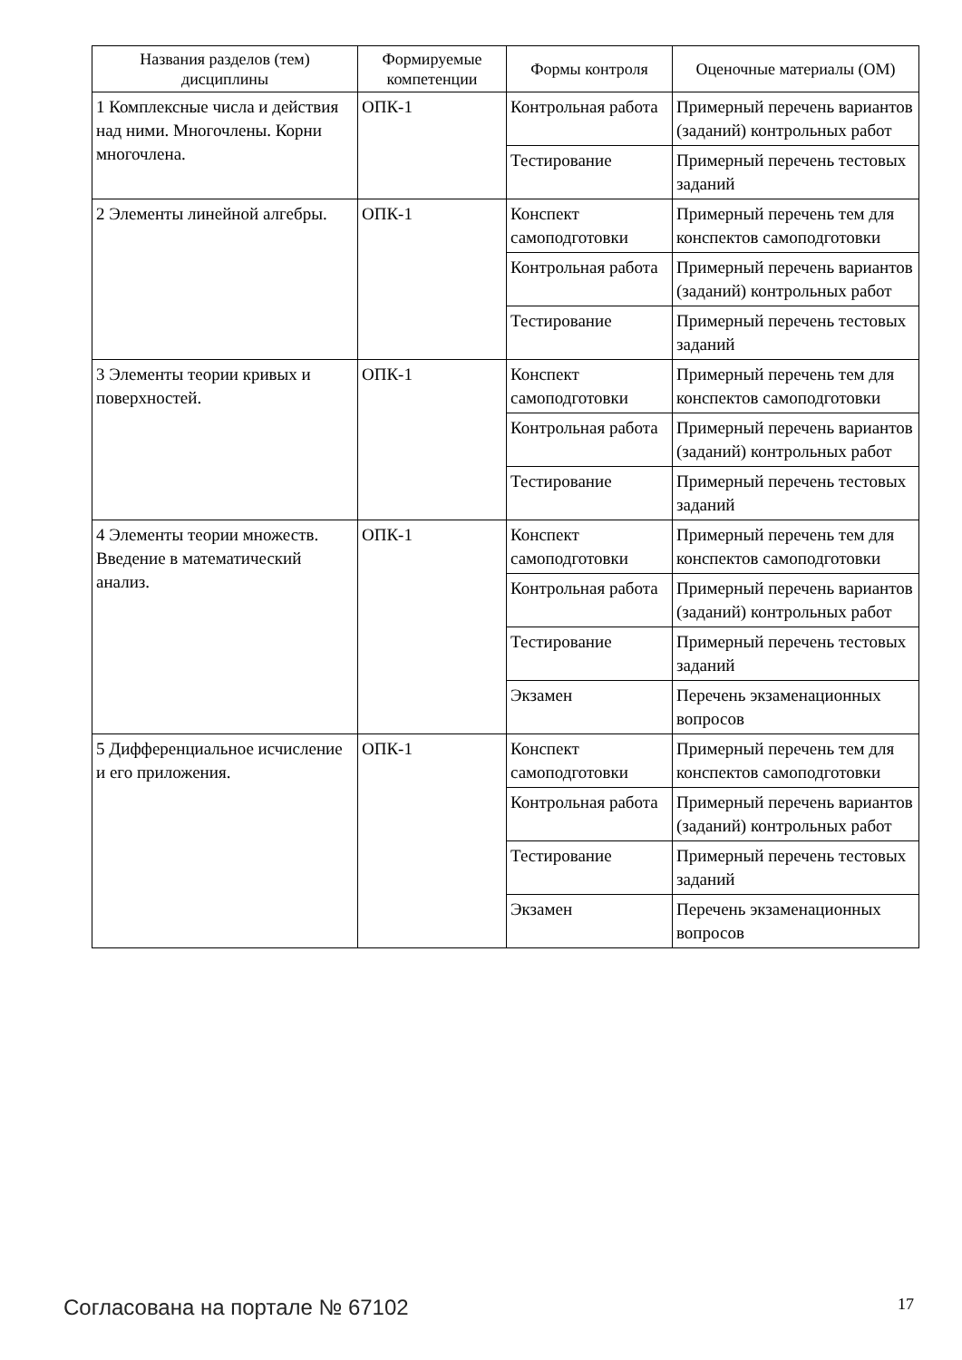| Названия разделов (тем) дисциплины | Формируемые компетенции | Формы контроля | Оценочные материалы (ОМ) |
| --- | --- | --- | --- |
| 1 Комплексные числа и действия над ними. Многочлены. Корни многочлена. | ОПК-1 | Контрольная работа | Примерный перечень вариантов (заданий) контрольных работ |
| | | Тестирование | Примерный перечень тестовых заданий |
| 2 Элементы линейной алгебры. | ОПК-1 | Конспект самоподготовки | Примерный перечень тем для конспектов самоподготовки |
| | | Контрольная работа | Примерный перечень вариантов (заданий) контрольных работ |
| | | Тестирование | Примерный перечень тестовых заданий |
| 3 Элементы теории кривых и поверхностей. | ОПК-1 | Конспект самоподготовки | Примерный перечень тем для конспектов самоподготовки |
| | | Контрольная работа | Примерный перечень вариантов (заданий) контрольных работ |
| | | Тестирование | Примерный перечень тестовых заданий |
| 4 Элементы теории множеств. Введение в математический анализ. | ОПК-1 | Конспект самоподготовки | Примерный перечень тем для конспектов самоподготовки |
| | | Контрольная работа | Примерный перечень вариантов (заданий) контрольных работ |
| | | Тестирование | Примерный перечень тестовых заданий |
| | | Экзамен | Перечень экзаменационных вопросов |
| 5 Дифференциальное исчисление и его приложения. | ОПК-1 | Конспект самоподготовки | Примерный перечень тем для конспектов самоподготовки |
| | | Контрольная работа | Примерный перечень вариантов (заданий) контрольных работ |
| | | Тестирование | Примерный перечень тестовых заданий |
| | | Экзамен | Перечень экзаменационных вопросов |
Согласована на портале № 67102 17